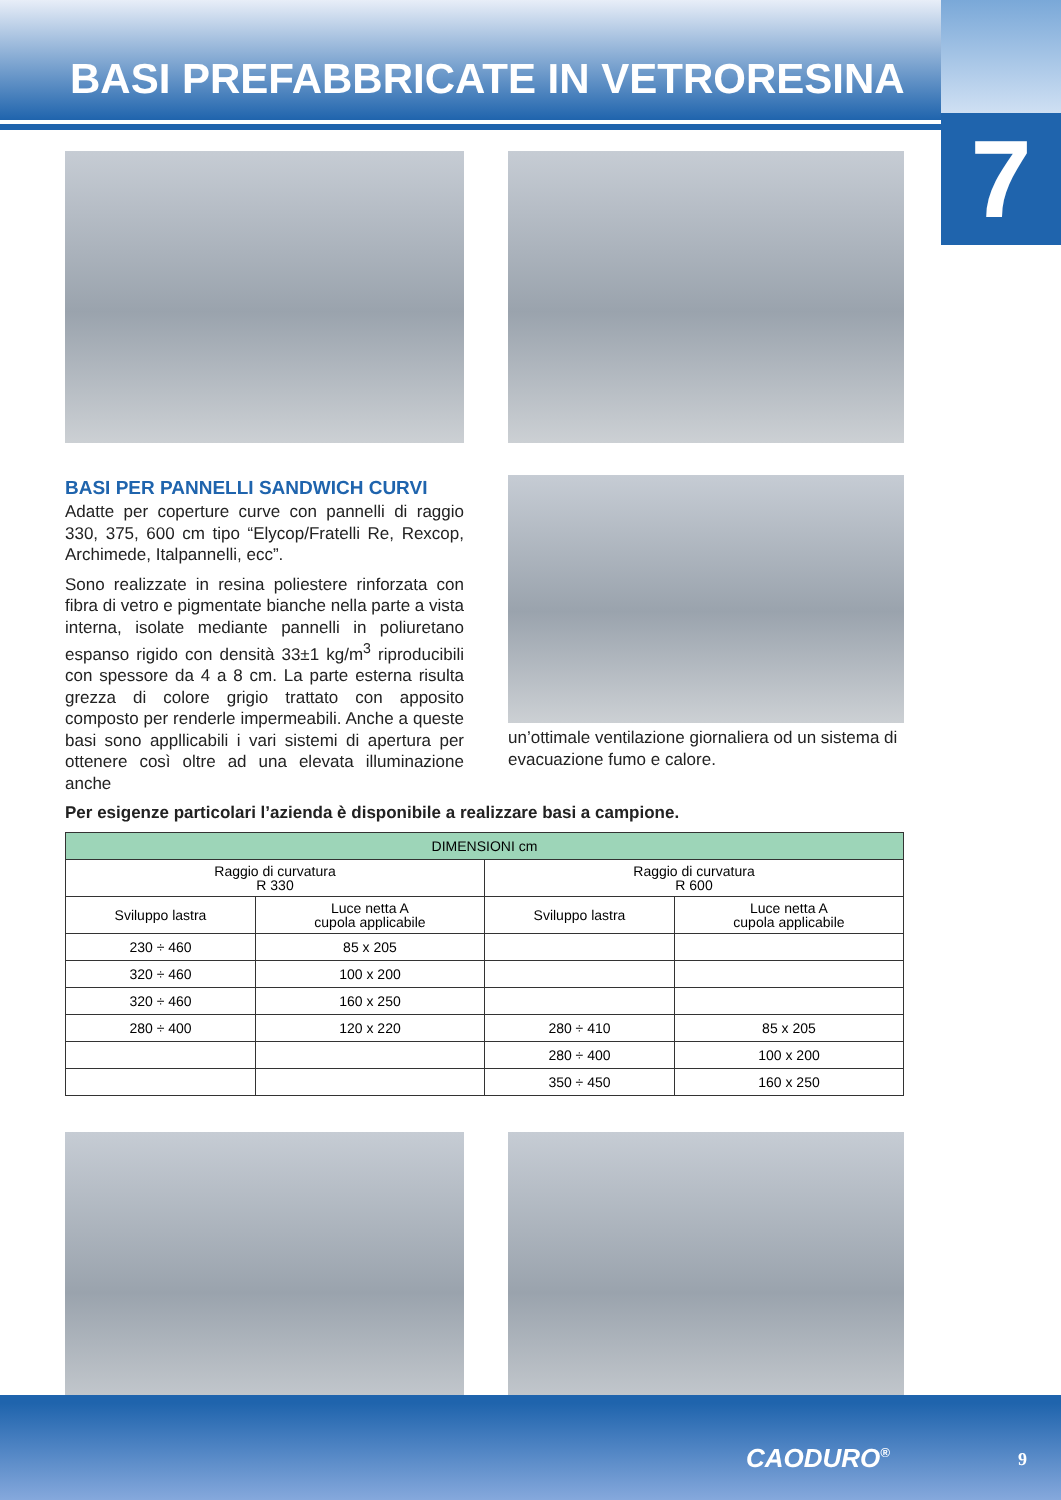BASI PREFABBRICATE IN VETRORESINA
7
BASI PER PANNELLI SANDWICH CURVI
Adatte per coperture curve con pannelli di raggio 330, 375, 600 cm tipo “Elycop/Fratelli Re, Rexcop, Archimede, Italpannelli, ecc”.
Sono realizzate in resina poliestere rinforzata con fibra di vetro e pigmentate bianche nella parte a vista interna, isolate mediante pannelli in poliuretano espanso rigido con densità 33±1 kg/m<sup>3</sup> riproducibili con spessore da 4 a 8 cm. La parte esterna risulta grezza di colore grigio trattato con apposito composto per renderle impermeabili. Anche a queste basi sono appllicabili i vari sistemi di apertura per ottenere così oltre ad una elevata illuminazione anche
un’ottimale ventilazione giornaliera od un sistema di evacuazione fumo e calore.
Per esigenze particolari l’azienda è disponibile a realizzare basi a campione.
| DIMENSIONI cm | | | |
| --- | --- | --- | --- |
| Raggio di curvatura R 330 | | Raggio di curvatura R 600 | |
| Sviluppo lastra | Luce netta A cupola applicabile | Sviluppo lastra | Luce netta A cupola applicabile |
| 230 ÷ 460 | 85 x 205 | | |
| 320 ÷ 460 | 100 x 200 | | |
| 320 ÷ 460 | 160 x 250 | | |
| 280 ÷ 400 | 120 x 220 | 280 ÷ 410 | 85 x 205 |
| | | 280 ÷ 400 | 100 x 200 |
| | | 350 ÷ 450 | 160 x 250 |
CAODURO<sup>®</sup> 9